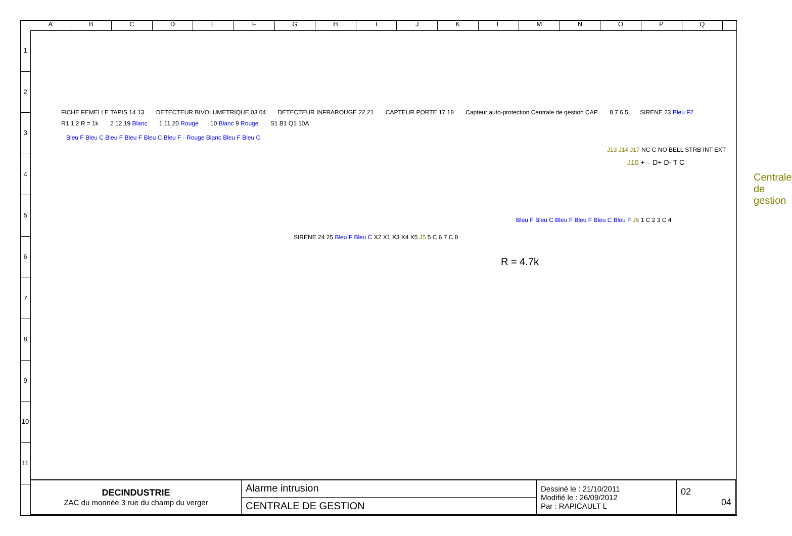A B C D E F G H I J K L M N O P Q
1
2
3
4
5
6
7
8
9
10
11
FICHE FEMELLE TAPIS 14 13 DETECTEUR BIVOLUMETRIQUE 03 04 DETECTEUR INFRAROUGE 22 21 CAPTEUR PORTE 17 18 Capteur auto-protection Centrale de gestion CAP 8 7 6 5 SIRENE 23 Bleu F2 R1 1 2 R = 1k 2 12 19 Blanc 1 11 20 Rouge 10 Blanc 9 Rouge S1 B1 Q1 10A
Bleu F Bleu C Bleu F Bleu F Bleu C Bleu F · Rouge Blanc Bleu F Bleu C
J13 J14 J17 NC C NO BELL STRB INT EXT
J10 + – D+ D- T C
Centrale de gestion
Bleu F Bleu C Bleu F Bleu F Bleu C Bleu F J6 1 C 2 3 C 4
SIRENE 24 25 Bleu F Bleu C X2 X1 X3 X4 X5 J5 5 C 6 7 C 8
R = 4.7k
| DECINDUSTRIE ZAC du monnée 3 rue du champ du verger | Alarme intrusion | Dessiné le : 21/10/2011 Modifié le : 26/09/2012 Par : RAPICAULT L | 02 04 |
| | CENTRALE DE GESTION | | |